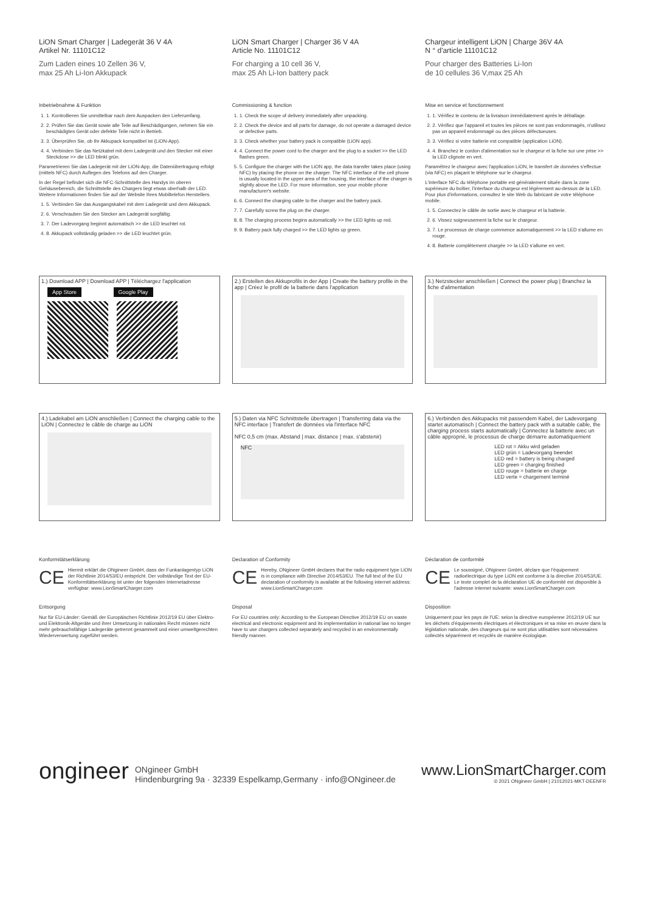LiON Smart Charger | Ladegerät 36 V 4A
Artikel Nr. 11101C12
Zum Laden eines 10 Zellen 36 V,
max 25 Ah Li-Ion Akkupack
Inbetriebnahme & Funktion
1. 1. Kontrollieren Sie unmittelbar nach dem Auspacken den Lieferumfang.
2. 2. Prüfen Sie das Gerät sowie alle Teile auf Beschädigungen, nehmen Sie ein beschädigtes Gerät oder defekte Teile nicht in Betrieb.
3. 3. Überprüfen Sie, ob Ihr Akkupack kompatibel ist (LiON-App).
4. 4. Verbinden Sie das Netzkabel mit dem Ladegerät und den Stecker mit einer Steckdose >> die LED blinkt grün.
Parametrieren Sie das Ladegerät mit der LiON-App, die Datenübertragung erfolgt (mittels NFC) durch Auflegen des Telefons auf den Charger.
In der Regel befindet sich die NFC-Schnittstelle des Handys im oberen Gehäusebereich, die Schnittstelle des Chargers liegt etwas oberhalb der LED. Weitere Informationen finden Sie auf der Website Ihres Mobiltelefon Herstellers.
1. 5. Verbinden Sie das Ausgangskabel mit dem Ladegerät und dem Akkupack.
2. 6. Verschrauben Sie den Stecker am Ladegerät sorgfältig.
3. 7. Der Ladevorgang beginnt automatisch >> die LED leuchtet rot.
4. 8. Akkupack vollständig geladen >> die LED leuchtet grün.
LiON Smart Charger | Charger 36 V 4A
Article No. 11101C12
For charging a 10 cell 36 V,
max 25 Ah Li-Ion battery pack
Commissioning & function
1. 1. Check the scope of delivery immediately after unpacking.
2. 2. Check the device and all parts for damage, do not operate a damaged device or defective parts.
3. 3. Check whether your battery pack is compatible (LiON app).
4. 4. Connect the power cord to the charger and the plug to a socket >> the LED flashes green.
5. 5. Configure the charger with the LiON app, the data transfer takes place (using NFC) by placing the phone on the charger. The NFC interface of the cell phone is usually located in the upper area of the housing, the interface of the charger is slightly above the LED. For more information, see your mobile phone manufacturer's website.
6. 6. Connect the charging cable to the charger and the battery pack.
7. 7. Carefully screw the plug on the charger.
8. 8. The charging process begins automatically >> the LED lights up red.
9. 9. Battery pack fully charged >> the LED lights up green.
Chargeur intelligent LiON | Charge 36V 4A
N ° d'article 11101C12
Pour charger des Batteries Li-Ion
de 10 cellules 36 V,max 25 Ah
Mise en service et fonctionnement
1. 1. Vérifiez le contenu de la livraison immédiatement après le déballage.
2. 2. Vérifiez que l'appareil et toutes les pièces ne sont pas endommagés, n'utilisez pas un appareil endommagé ou des pièces défectueuses.
3. 3. Vérifiez si votre batterie est compatible (application LiON).
4. 4. Branchez le cordon d'alimentation sur le chargeur et la fiche sur une prise >> la LED clignote en vert.
Paramétrez le chargeur avec l'application LiON, le transfert de données s'effectue (via NFC) en plaçant le téléphone sur le chargeur.
L'interface NFC du téléphone portable est généralement située dans la zone supérieure du boîtier, l'interface du chargeur est légèrement au-dessus de la LED. Pour plus d'informations, consultez le site Web du fabricant de votre téléphone mobile.
1. 5. Connectez le câble de sortie avec le chargeur et la batterie.
2. 6. Vissez soigneusement la fiche sur le chargeur.
3. 7. Le processus de charge commence automatiquement >> la LED s'allume en rouge.
4. 8. Batterie complètement chargée >> la LED s'allume en vert.
1.) Download APP | Download APP | Téléchargez l'application
App Store Google Play
2.) Erstellen des Akkuprofils in der App | Create the battery profile in the app | Créez le profil de la batterie dans l'application
3.) Netzstecker anschließen | Connect the power plug | Branchez la fiche d'alimentation
4.) Ladekabel am LiON anschließen | Connect the charging cable to the LiON | Connectez le câble de charge au LiON
5.) Daten via NFC Schnittstelle übertragen | Transferring data via the NFC interface | Transfert de données via l'interface NFC
NFC 0,5 cm (max. Abstand | max. distance | max. s'abstenir)
NFC
6.) Verbinden des Akkupacks mit passendem Kabel, der Ladevorgang startet automatisch | Connect the battery pack with a suitable cable, the charging process starts automatically | Connectez la batterie avec un câble approprié, le processus de charge démarre automatiquement
LED rot = Akku wird geladen
LED grün = Ladevorgang beendet
LED red = battery is being charged
LED green = charging finished
LED rouge = batterie en charge
LED verte = chargement terminé
Konformitätserklärung
CE
Hiermit erklärt die ONgineer GmbH, dass der Funkanlagentyp LiON der Richtlinie 2014/53/EU entspricht. Der vollständige Text der EU-Konformitätserklärung ist unter der folgenden Internetadresse verfügbar: www.LionSmartCharger.com
Entsorgung
Nur für EU-Länder: Gemäß der Europäischen Richtlinie 2012/19 EU über Elektro- und Elektronik-Altgeräte und ihrer Umsetzung in nationales Recht müssen nicht mehr gebrauchsfähige Ladegeräte getrennt gesammelt und einer umweltgerechten Wiederverwertung zugeführt werden.
Declaration of Conformity
CE
Hereby, ONgineer GmbH declares that the radio equipment type LiON is in compliance with Directive 2014/53/EU. The full text of the EU declaration of conformity is available at the following internet address: www.LionSmartCharger.com
Disposal
For EU countries only: According to the European Directive 2012/19 EU on waste electrical and electronic equipment and its implementation in national law no longer have to use chargers collected separately and recycled in an environmentally friendly manner.
Déclaration de conformité
CE
Le soussigné, ONgineer GmbH, déclare que l'équipement radioélectrique du type LiON est conforme à la directive 2014/53/UE. Le texte complet de la déclaration UE de conformité est disponible à l'adresse internet suivante: www.LionSmartCharger.com
Disposition
Uniquement pour les pays de l'UE: selon la directive européenne 2012/19 UE sur les déchets d'équipements électriques et électroniques et sa mise en œuvre dans la législation nationale, des chargeurs qui ne sont plus utilisables sont nécessaires collectés séparément et recyclés de manière écologique.
ongineer ONgineer GmbH
Hindenburgring 9a · 32339 Espelkamp,Germany · info@ONgineer.de
www.LionSmartCharger.com
© 2021 ONgineer GmbH | 21012021-MKT-DEENFR